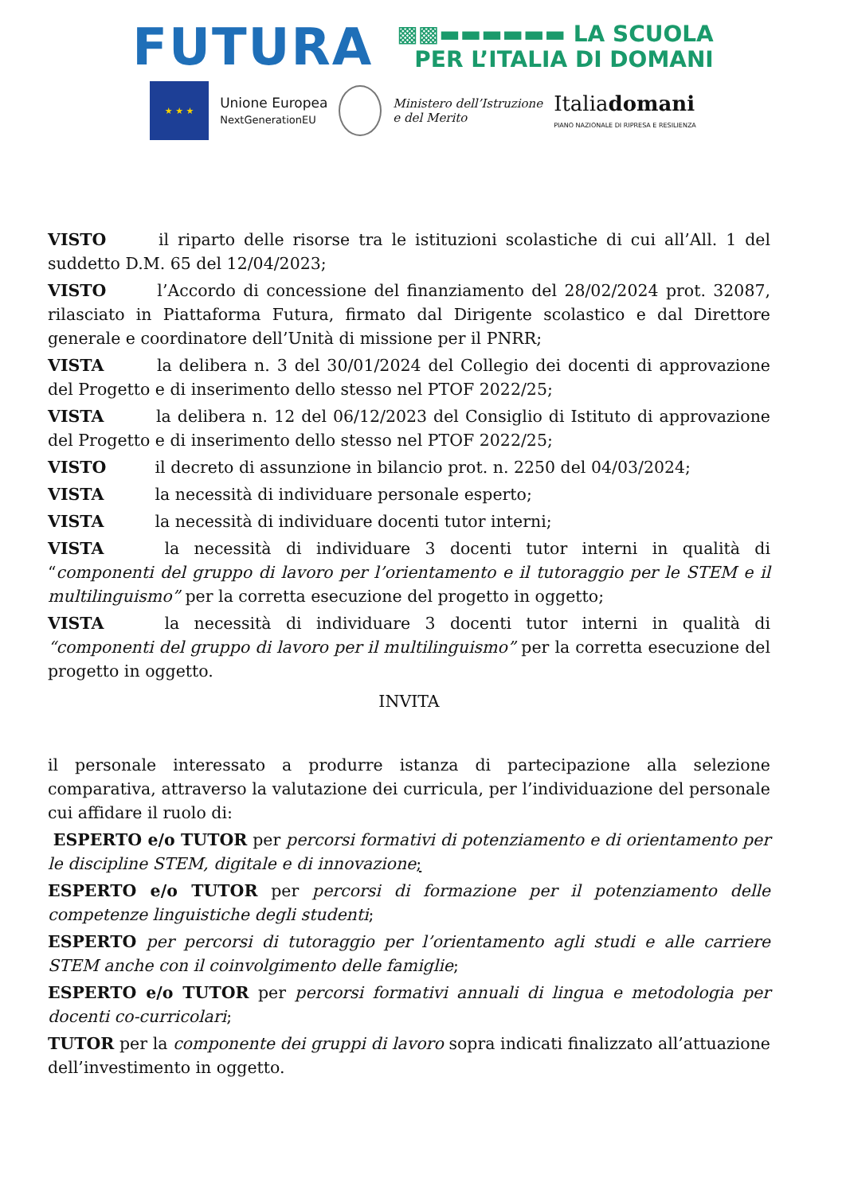FUTURA
▩▩▬▬▬▬▬▬ LA SCUOLA
PER L’ITALIA DI DOMANI
★ ★ ★
Unione Europea
NextGenerationEU
Ministero dell’Istruzione
e del Merito
Italiadomani
PIANO NAZIONALE DI RIPRESA E RESILIENZA
VISTO il riparto delle risorse tra le istituzioni scolastiche di cui all’All. 1 del suddetto D.M. 65 del 12/04/2023;
VISTO l’Accordo di concessione del finanziamento del 28/02/2024 prot. 32087, rilasciato in Piattaforma Futura, firmato dal Dirigente scolastico e dal Direttore generale e coordinatore dell’Unità di missione per il PNRR;
VISTA la delibera n. 3 del 30/01/2024 del Collegio dei docenti di approvazione del Progetto e di inserimento dello stesso nel PTOF 2022/25;
VISTA la delibera n. 12 del 06/12/2023 del Consiglio di Istituto di approvazione del Progetto e di inserimento dello stesso nel PTOF 2022/25;
VISTO il decreto di assunzione in bilancio prot. n. 2250 del 04/03/2024;
VISTA la necessità di individuare personale esperto;
VISTA la necessità di individuare docenti tutor interni;
VISTA la necessità di individuare 3 docenti tutor interni in qualità di “componenti del gruppo di lavoro per l’orientamento e il tutoraggio per le STEM e il multilinguismo” per la corretta esecuzione del progetto in oggetto;
VISTA la necessità di individuare 3 docenti tutor interni in qualità di “componenti del gruppo di lavoro per il multilinguismo” per la corretta esecuzione del progetto in oggetto.
INVITA
il personale interessato a produrre istanza di partecipazione alla selezione comparativa, attraverso la valutazione dei curricula, per l’individuazione del personale cui affidare il ruolo di:
ESPERTO e/o TUTOR per percorsi formativi di potenziamento e di orientamento per le discipline STEM, digitale e di innovazione;
ESPERTO e/o TUTOR per percorsi di formazione per il potenziamento delle competenze linguistiche degli studenti;
ESPERTO per percorsi di tutoraggio per l’orientamento agli studi e alle carriere STEM anche con il coinvolgimento delle famiglie;
ESPERTO e/o TUTOR per percorsi formativi annuali di lingua e metodologia per docenti co-curricolari;
TUTOR per la componente dei gruppi di lavoro sopra indicati finalizzato all’attuazione dell’investimento in oggetto.